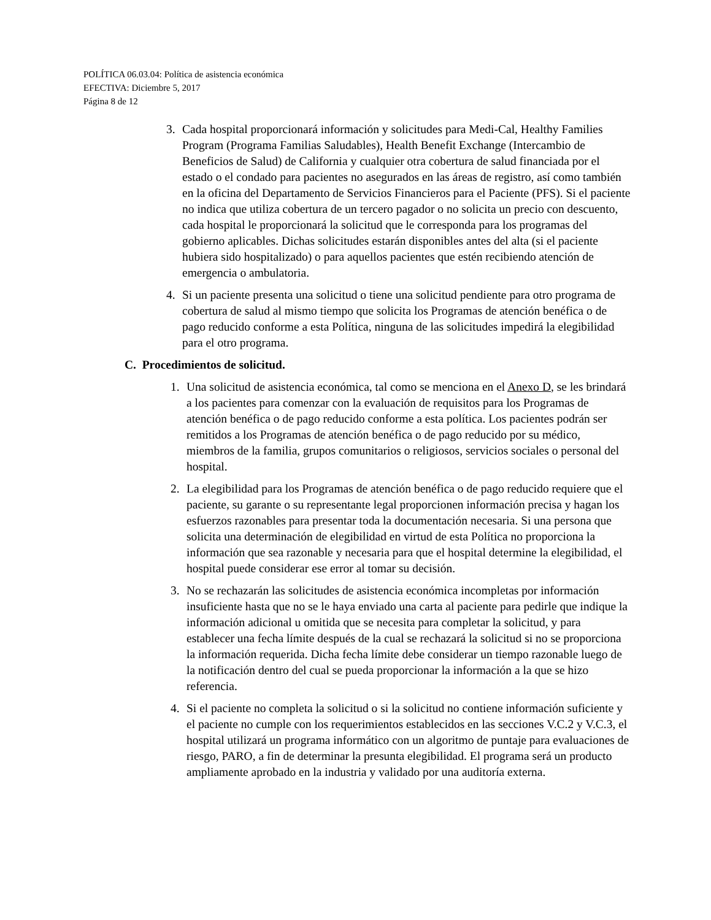POLÍTICA 06.03.04: Política de asistencia económica
EFECTIVA: Diciembre 5, 2017
Página 8 de 12
3. Cada hospital proporcionará información y solicitudes para Medi-Cal, Healthy Families Program (Programa Familias Saludables), Health Benefit Exchange (Intercambio de Beneficios de Salud) de California y cualquier otra cobertura de salud financiada por el estado o el condado para pacientes no asegurados en las áreas de registro, así como también en la oficina del Departamento de Servicios Financieros para el Paciente (PFS). Si el paciente no indica que utiliza cobertura de un tercero pagador o no solicita un precio con descuento, cada hospital le proporcionará la solicitud que le corresponda para los programas del gobierno aplicables. Dichas solicitudes estarán disponibles antes del alta (si el paciente hubiera sido hospitalizado) o para aquellos pacientes que estén recibiendo atención de emergencia o ambulatoria.
4. Si un paciente presenta una solicitud o tiene una solicitud pendiente para otro programa de cobertura de salud al mismo tiempo que solicita los Programas de atención benéfica o de pago reducido conforme a esta Política, ninguna de las solicitudes impedirá la elegibilidad para el otro programa.
C. Procedimientos de solicitud.
1. Una solicitud de asistencia económica, tal como se menciona en el Anexo D, se les brindará a los pacientes para comenzar con la evaluación de requisitos para los Programas de atención benéfica o de pago reducido conforme a esta política. Los pacientes podrán ser remitidos a los Programas de atención benéfica o de pago reducido por su médico, miembros de la familia, grupos comunitarios o religiosos, servicios sociales o personal del hospital.
2. La elegibilidad para los Programas de atención benéfica o de pago reducido requiere que el paciente, su garante o su representante legal proporcionen información precisa y hagan los esfuerzos razonables para presentar toda la documentación necesaria. Si una persona que solicita una determinación de elegibilidad en virtud de esta Política no proporciona la información que sea razonable y necesaria para que el hospital determine la elegibilidad, el hospital puede considerar ese error al tomar su decisión.
3. No se rechazarán las solicitudes de asistencia económica incompletas por información insuficiente hasta que no se le haya enviado una carta al paciente para pedirle que indique la información adicional u omitida que se necesita para completar la solicitud, y para establecer una fecha límite después de la cual se rechazará la solicitud si no se proporciona la información requerida. Dicha fecha límite debe considerar un tiempo razonable luego de la notificación dentro del cual se pueda proporcionar la información a la que se hizo referencia.
4. Si el paciente no completa la solicitud o si la solicitud no contiene información suficiente y el paciente no cumple con los requerimientos establecidos en las secciones V.C.2 y V.C.3, el hospital utilizará un programa informático con un algoritmo de puntaje para evaluaciones de riesgo, PARO, a fin de determinar la presunta elegibilidad. El programa será un producto ampliamente aprobado en la industria y validado por una auditoría externa.